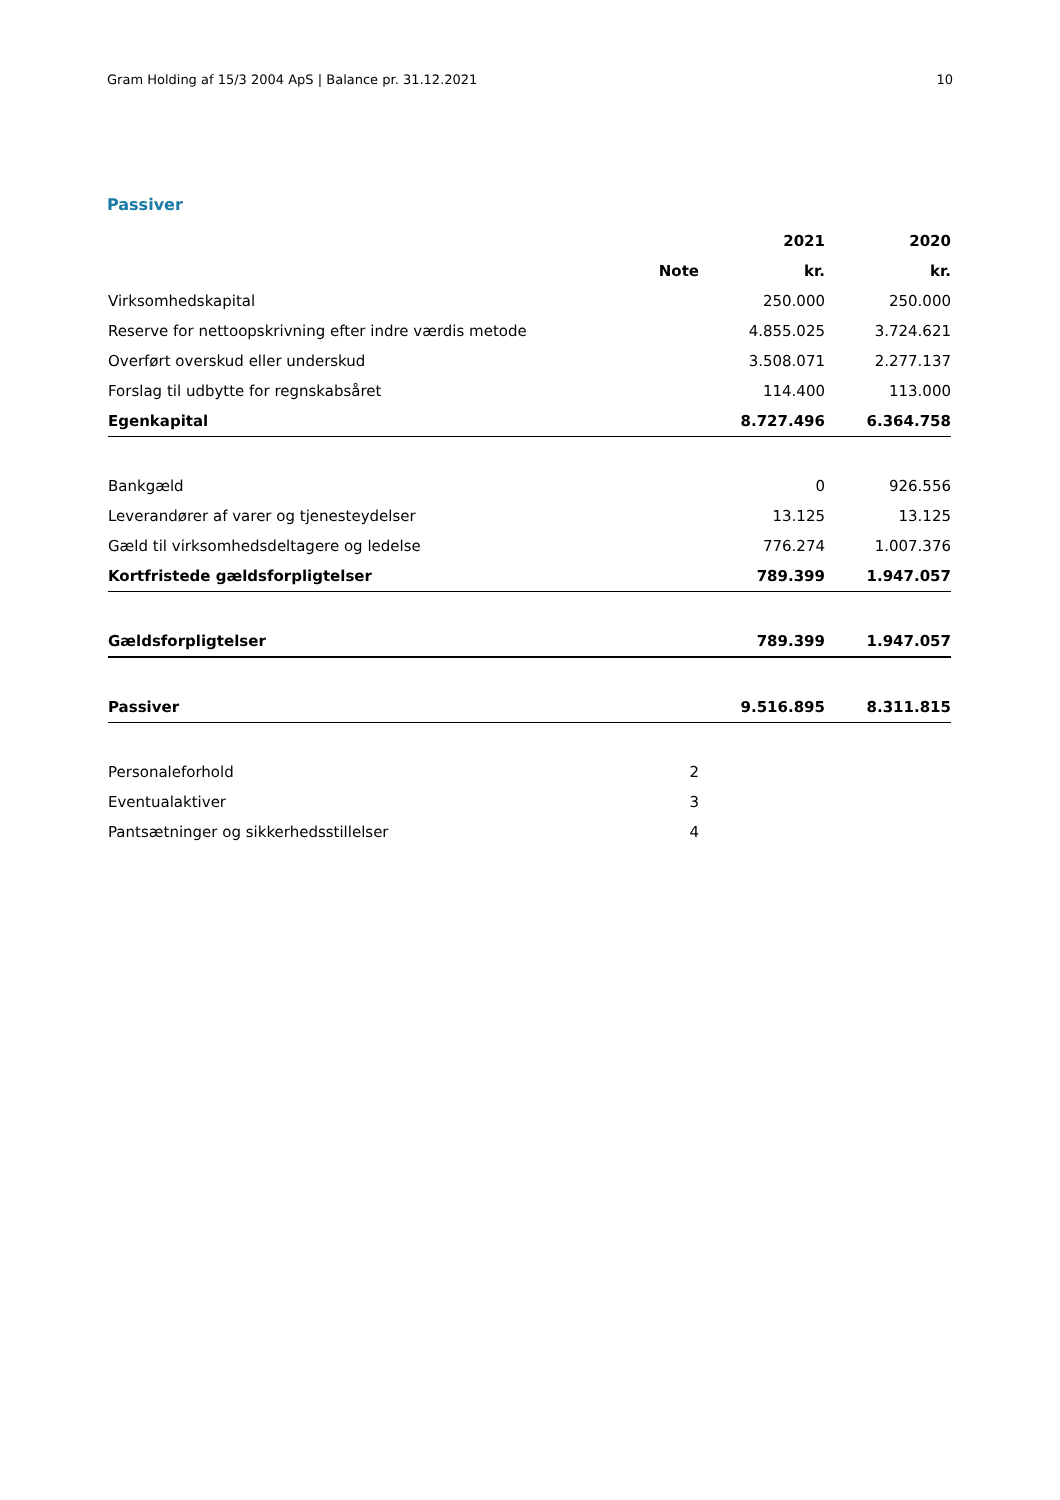Gram Holding af 15/3 2004 ApS | Balance pr. 31.12.2021 10
Passiver
| | | 2021 | 2020 |
| --- | --- | --- | --- |
| | Note | kr. | kr. |
| Virksomhedskapital | | 250.000 | 250.000 |
| Reserve for nettoopskrivning efter indre værdis metode | | 4.855.025 | 3.724.621 |
| Overført overskud eller underskud | | 3.508.071 | 2.277.137 |
| Forslag til udbytte for regnskabsåret | | 114.400 | 113.000 |
| Egenkapital | | 8.727.496 | 6.364.758 |
| Bankgæld | | 0 | 926.556 |
| Leverandører af varer og tjenesteydelser | | 13.125 | 13.125 |
| Gæld til virksomhedsdeltagere og ledelse | | 776.274 | 1.007.376 |
| Kortfristede gældsforpligtelser | | 789.399 | 1.947.057 |
| Gældsforpligtelser | | 789.399 | 1.947.057 |
| Passiver | | 9.516.895 | 8.311.815 |
| Personaleforhold | 2 | | |
| Eventualaktiver | 3 | | |
| Pantsætninger og sikkerhedsstillelser | 4 | | |